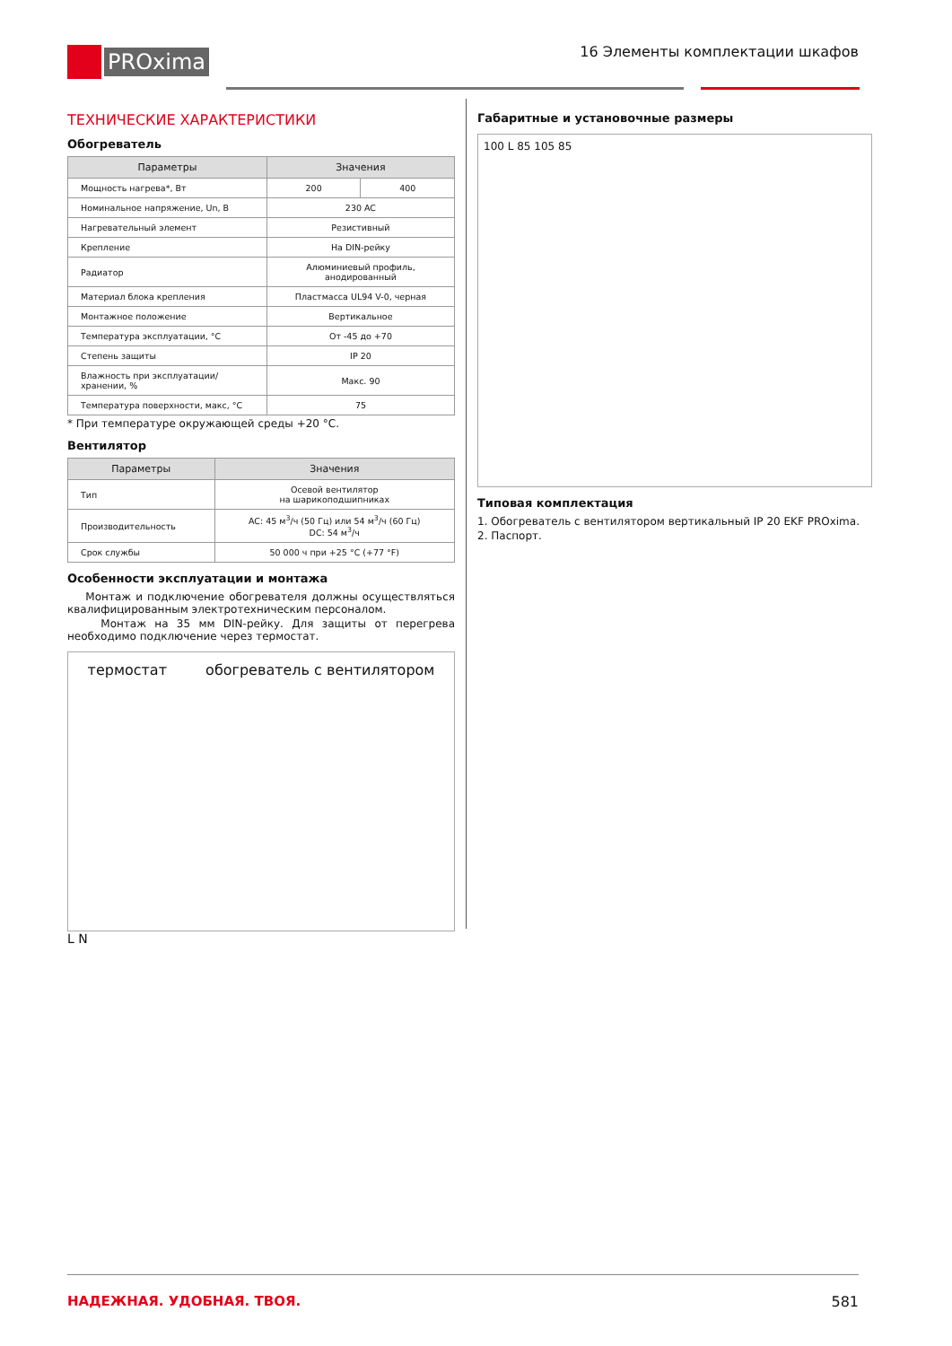PROxima
16 Элементы комплектации шкафов
ТЕХНИЧЕСКИЕ ХАРАКТЕРИСТИКИ
Обогреватель
| Параметры | Значения | |
| --- | --- | --- |
| Мощность нагрева*, Вт | 200 | 400 |
| Номинальное напряжение, Un, В | 230 AC | |
| Нагревательный элемент | Резистивный | |
| Крепление | На DIN-рейку | |
| Радиатор | Алюминиевый профиль, анодированный | |
| Материал блока крепления | Пластмасса UL94 V-0, черная | |
| Монтажное положение | Вертикальное | |
| Температура эксплуатации, °С | От -45 до +70 | |
| Степень защиты | IP 20 | |
| Влажность при эксплуатации/ хранении, % | Макс. 90 | |
| Температура поверхности, макс, °С | 75 | |
* При температуре окружающей среды +20 °С.
Вентилятор
| Параметры | Значения |
| --- | --- |
| Тип | Осевой вентилятор на шарикоподшипниках |
| Производительность | AC: 45 м<sup>3</sup>/ч (50 Гц) или 54 м<sup>3</sup>/ч (60 Гц) DC: 54 м<sup>3</sup>/ч |
| Срок службы | 50 000 ч при +25 °С (+77 °F) |
Особенности эксплуатации и монтажа
Монтаж и подключение обогревателя должны осуществляться квалифицированным электротехническим персоналом.
Монтаж на 35 мм DIN-рейку. Для защиты от перегрева необходимо подключение через термостат.
термостат обогреватель с вентилятором
L N
Габаритные и установочные размеры
100 L 85 105 85
Типовая комплектация
1. Обогреватель с вентилятором вертикальный IP 20 EKF PROxima.
2. Паспорт.
НАДЕЖНАЯ. УДОБНАЯ. ТВОЯ. 581